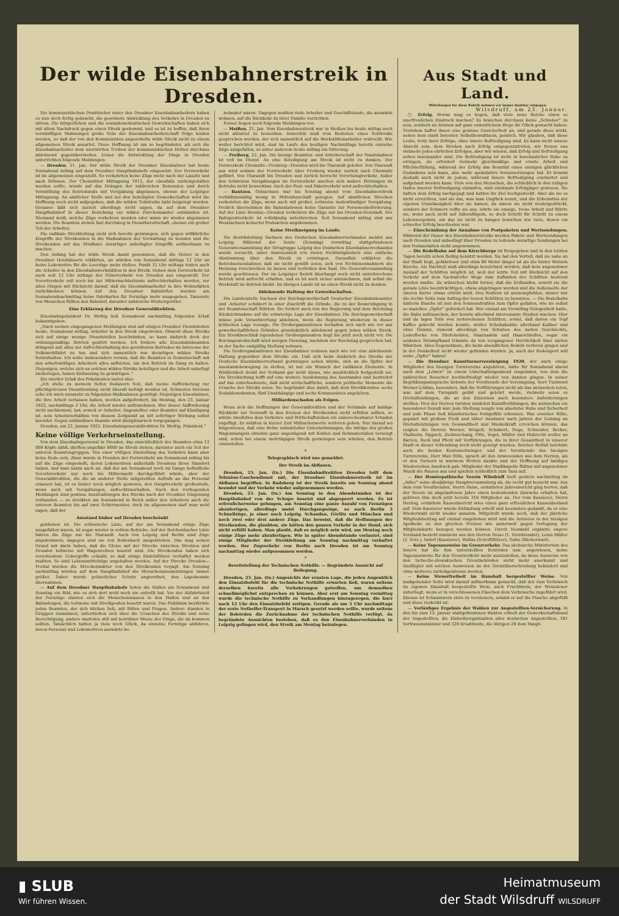Der wilde Eisenbahnerstreik in Dresden.
Die kommunistischen Drahtzieher unter den Dresdner Eisenbahnarbeitern haben es nun doch fertig gebracht, die geordnete Abwicklung des Verkehrs in Dresden zu stören. Die bürgerlichen und die sozialdemokratischen Gewerkschaften haben sich mit allem Nachdruck gegen einen Streik gestemmt, und es ist zu hoffen, daß ihren vernünftigen Mahnungen große Teile der Eisenbahnarbeiterschaft Folge leisten werden, so daß der von den Kommunisten angezettelte wilde Streik nicht zu einem allgemeinen Streik ausartet. Diese Hoffnung ist um so begründeter, als sich die Eisenbahnarbeiter dem unerhörten Treiben der kommunistischen Hetzer durchaus ablehnend gegenüberstellen. Ueber die Entwicklung der Dinge in Dresden unterrichten folgende Meldungen:
— Dresden, 21. Jan. Der wilde Streik der Dresdner Eisenbahner hat heute Sonnabend mittag auf dem Dresdner Hauptbahnhofe eingesetzt. Der Fernverkehr ist im allgemeinen eingestellt. So verkehrten keine Züge mehr nach der Lausitz und nach Böhmen. Der Chemnitzer Mittagszug 1012, der ebenfalls zurückgehalten werden sollte, wurde auf das Drängen der zahlreichen Reisenden und durch Vermittlung des Betriebsrats mit Verspätung abgelassen, ebenso der Leipziger Mittagszug. An amtlicher Stelle und bei den beteiligten Gewerkschaften wird die Hoffnung noch nicht aufgegeben, daß die wilden Teilstreiks bald beigelegt werden. Genaues läßt sich zurzeit allerdings nicht sagen, da auf dem Dresdner Hauptbahnhof in dieser Beziehung ein wildes Durcheinander entstanden ist. Niemand weiß, welche Züge verkehren werden oder wann sie wieder abgelassen werden. Die Beamten stehen fast durchweg in Dienstbereitschaft, ebenso ein großer Teil der Arbeiter.
Die radikale Streikleitung sieht sich bereits gezwungen, sich gegen willkürliche Eingriffe der Streikenden in die Maßnahmen der Verwaltung zu wenden und die Streikenden auf das Strafbare derartiger unbefugter Eingriffe aufmerksam zu machen.
Den Anfang hat der wilde Streik damit genommen, daß die Heizer in den Dresdner Heizhäusern erklärten, sie würden von Sonnabend mittags 12 Uhr an keine Lokomotive für die Leerzüge mehr stellen. Punkt 12 Uhr mittags traten auch die Arbeiter in den Eisenbahnwerkstätten in den Streik. Neben dem Fernverkehr ist auch seit 12 Uhr mittags der Güterverkehr von Dresden aus eingestellt. Der Vorortverkehr soll noch bis zur Mitternachtsstunde aufrechterhalten werden, vor allen Dingen mit Rücksicht darauf, daß die Eisenbahnarbeiter in ihre Wohnstätten zurückkehren können. Auf den Dresdner Bahnhöfen wurden am Sonnabendnachmittag keine Fahrkarten für Fernzüge mehr ausgegeben. Tausende von Menschen füllten den Bahnhof, darunter zahlreiche Wintersportler.
Eine Erklärung der Dresdner Generaldirektion.
Eisenbahnpräsident Dr. Mettig ließ Sonnabend nachmittag folgenden Erlaß bekanntgeben:
„Nach soeben eingegangenen Meldungen sind auf einigen Dresdner Dienststellen heute, Sonnabend mittag, Arbeiter in den Streik eingetreten. Obwohl diese Streiks sich auf einige wenige Dienststellen beschränken, so kann dadurch doch der ordnungsmäßige Betrieb gestört werden. Ich fordere alle Eisenbahnbeamten dringend auf, alles zur Aufrechterhaltung des geordneten Betriebes im Interesse der Volkswohlfahrt zu tun und sich namentlich von derartigen wilden Streiks fernzuhalten. Ich setze insbesondere voraus, daß die Beamten in Gemeinschaft mit den arbeitswilligen Arbeitern alles aufbieten, um den Betrieb im Gang zu halten. Diejenigen, welche sich an solchen wilden Streiks beteiligen und die Arbeit unbefugt niederlegen, haben Entlassung zu gewärtigen.“
Ein zweiter Erlaß des Präsidenten lautet also:
„Ich stelle zu meinem tiefen Bedauern fest, daß meine Aufforderung zur pflichtgetreuen Dienstleistung nicht überall befolgt worden ist. Schweren Herzens sehe ich mich nunmehr zu folgenden Maßnahmen genötigt: Diejenigen Eisenbahner, die ihre Arbeit verlassen haben, werden aufgefordert, bis Montag, den 23. Januar 1922, nachmittags 2 Uhr, die Arbeit wieder aufzunehmen. Wer dieser Aufforderung nicht nachkommt, hat, soweit er Arbeiter, Angestellter oder Beamter auf Kündigung ist, sein Arbeitsverhältnis von diesem Zeitpunkt an mit sofortiger Wirkung selbst beendet. Gegen unkündbare Beamte wird disziplinarisch vorgegangen.
Dresden, am 22. Januar 1922. Eisenbahngeneraldirektion Dr. Mettig, Präsident.“
Keine völlige Verkehrseinstellung.
Von dem Eisenbahnpersonal in Dresden, das einschließlich der Beamten etwa 13 000 Köpfe zählt, dürften ungefähr 8000 im Streik stehen, darunter auch ein Teil der unteren Beamtengruppen. Von einer völligen Einstellung des Verkehrs kann aber keine Rede sein. Zwar wurde in Dresden der Fernverkehr am Sonnabend mittag bis auf die Züge eingestellt, deren Lokomotiven außerhalb Dresdens ihren Standort haben, und man nahm auch an, daß der am Sonnabend noch im Gange befindliche Vorortsverkehr nur noch bis Mitternacht durchgeführt würde, aber der Generaldirektion, die die an anderer Stelle mitgeteilten Aufrufe an das Personal erlassen hat, ist es bisher noch möglich gewesen, den Hauptverkehr großenteils, wenn auch mit Verspätungen, aufrechtzuerhalten. Nach den vorliegenden Meldungen sind gewisse Ausstrahlungen des Streiks nach der Dresdner Umgebung vorhanden — so streikten am Sonnabend in Reick außer den Arbeitern auch die unteren Beamten bis auf zwei Schirrmeister, doch im allgemeinen darf man wohl sagen, daß der
Ausstand bisher auf Dresden beschränkt
geblieben ist. Die schlesische Linie, auf der am Sonnabend einige Züge ausgefallen waren, ist sogar wieder in vollem Betriebe. Auf der Reichenbacher Linie fahren die Züge nur bis Tharandt. Auch von Leipzig und Berlin sind Züge angekommen; dagegen sind sie von Bodenbach ausgeblieben. Das mag seinen Grund mit darin haben, daß die Gleise auf der Strecke zwischen Strehlen und Dresden teilweise mit Wagenreihen besetzt sind. Die Streikenden haben sich verschiedene Uebergriffe erlaubt, so daß einige Rädelsführer verhaftet werden mußten. So sind Lebensmittelzüge angehalten worden. Auf der Strecke Dresden—Freital wurden die Streckenwärter von den Streikenden verjagt. Am Sonntag nachmittag wurden auf dem Hauptbahnhof die Menschenansammlungen immer größer. Daher wurde polizeilicher Schutz angeordnet, den Lapobeamte übernahmen.
— Auf dem Dresdner Hauptbahnhofe boten die Hallen am Sonnabend und Sonntag ein Bild, wie es sich dort wohl noch nie entrollt hat. Vor der Abfahrtszeit der Fernzüge stauten sich die Menschenmassen in den Hallen und an den Bahnsteigen, die teilweise mit Streikposten besetzt waren. Das Publikum bestürmte jeden Beamten, der sich blicken ließ, mit Bitten und Fragen. Andere standen in Gruppen zusammen, unterhielten sich über die Ursachen des Streiks und seine Berechtigung, andere warteten still mit betrübter Miene der Dinge, die da kommen sollten. Tatsächlich hatten ja viele noch Glück, da einzelne Fernzüge abfuhren, deren Personal und Lokomotiven auswärts be-
heimatet waren. Dagegen mußten viele Arbeiter und Geschäftsleute, die auswärts wohnen, auf die Rückkehr zu ihrer Familie verzichten.
Ferner liegen noch folgende Meldungen vor:
— Meißen, 21. Jan. Vom Eisenbahnerstreik war in Meißen bis heute mittag noch nicht allzuviel zu bemerken. Immerhin muß vom Bestehen eines Teilstreiks gesprochen werden, der sich namentlich auf die Werkstättenarbeiter erstreckt. Wie weiter berichtet wird, sind im Laufe des heutigen Nachmittags bereits einzelne Züge ausgefallen, so unter anderem heute mittag ein Güterzug.
— Freiberg, 22. Jan. Die hiesige Beamten- und Arbeiterschaft der Staatsbahnen ist voll im Dienst. An eine Beteiligung am Streik ist nicht zu denken. Der Fernverkehr Chemnitz—Freiberg—Dresden wird bis Tharandt geleitet. Von Tharandt aus wird sodann der Fernverkehr über Freiberg wieder zurück nach Chemnitz geführt. Von Tharandt bis Dresden und zurück herrscht Vorortszugverkehr. Außer den teilweisen Verspätungen im Fernverkehr machen sich andere Störungen im Betriebe nicht bemerkbar. Auch der Post- und Paketverkehr wird aufrechterhalten.
— Bautzen. Ostsachsen war bis Sonntag abend vom Eisenbahnerstreik verhältnismäßig wenig in Mitleidenschaft gezogen. Auf sämtlichen Strecken verkehrten die Züge, wenn auch mit großer, zeitweise mehrstündiger Verspätung. Freilich übernehmen die Bahnstationen keine Garantie zur Personenbeförderung. Auf der Linie Breslau—Dresden verkehren die Züge nur bis Dresden-Neustadt. Der Bahnpostverkehr ist vollständig unterbrochen. Seit Sonnabend mittag sind aus Westsachsen keinerlei Postsachen angekommen.
Keine Streikneigung im Lande.
Die Bezirksleitung Sachsen des Deutschen Eisenbahnerverbandes meldet aus Leipzig: Während der heute (Sonntag) vormittag stattgefundenen Generalversammlung der Ortsgruppe Leipzig des Deutschen Eisenbahnerverbandes wurde versucht, unter Anwesenheit von vielen Nichtmitgliedern eine einfache Abstimmung über den Streik zu erzwingen. Daraufhin erklärten die Betriebseisenbahner, daß sie nicht gewillt seien, sich von Nichteisenbahnern die Meinung vorschreiben zu lassen und verließen den Saal. Die Generalversammlung wurde geschlossen. Der im Leipziger Bezirk überhaupt noch nicht unterbrochene Betrieb wird aufrecht erhalten, und es ist auch sicher anzunehmen, daß selbst die Werkstatt im Betrieb bleibt. Im übrigen Lande ist an einen Streik nicht zu denken.
Ablehnende Haltung der Gewerkschaften.
Die Landesstelle Sachsen der Reichsgewerkschaft Deutscher Eisenbahnbeamter und -Arbeiter schildert in einer Zuschrift die Gründe, die zu der Beunruhigung in der Beamtenschaft führten. Sie fordert auch von der Regierung und dem Reichstag Rücksichtnahme auf die schwierige Lage der Eisenbahner. Die Reichsgewerkschaft müsse jede Verantwortung ablehnen, wenn die Regierung wiederum in dieser kritischen Lage versage. Die Großorganisationen verhalten sich nach wie vor aus gewerkschaftlichen Gründen grundsätzlich ablehnend gegen jeden wilden Streik. Ein Streikbeschluß irgendeiner Großorganisation liegt bis jetzt noch nicht vor. Die Reichsgewerkschaft wird morgen Dienstag, nachdem der Reichstag gesprochen hat, zu der Sache endgültig Stellung nehmen.
Die Großorganisationen der Eisenbahner nehmen nach wie vor eine ablehnende Haltung gegenüber dem Streike ein. Daß sich beim Ausbruch des Streiks der Deutsche Eisenbahnerverband gezwungen sehen würde, sich an die Spitze der Ausstandsbewegung zu stellen, ist nur ein Wunsch der radikalen Elemente. In Wirklichkeit denkt der Verband gar nicht daran, wie ausdrücklich festgestellt sei. Die Streikleitung hofft auf eine weitere Ausdehnung des Ausstandes und bestreitet auf das entschiedenste, daß nicht wirtschaftliche, sondern politische Momente die Ursache des Streiks seien. Sie begründet dies damit, daß dem Streikkomitee sechs Sozialdemokraten, fünf Unabhängige und sechs Kommunisten angehören.
Milliardenschaden als Folgen.
Wenn sich die Hoffnungen der Generaldirektion und der Verbände auf baldige Rückkehr zur Vernunft in den Kreisen der Streikenden nicht erfüllen sollten, so würde zweifellos dem Verkehrs- und Wirtschaftsleben ein unberechenbarer Schaden zugefügt. Es müßten in kurzer Zeit Milliardenwerte verloren gehen. Nur darauf sei hingewiesen, daß eine Reihe industrieller Unternehmungen, die infolge des großen Wagenmangels ohnehin ganz ungenügend mit Kohlen und Rohmaterialien versorgt sind, schon bei einem mehrtägigen Streik gezwungen sein würden, den Betrieb einzustellen.
*
Telegraphisch wird uns gemeldet:
Der Streik im Abflauen.
Dresden, 23. Jan. (tu.) Die Eisenbahndirektion Dresden teilt dem Telunion-Gaschendienst mit, der Dresdner Eisenbahnerstreik ist im Abflauen begriffen. In Radeberg ist der Streik bereits am Sonntag abend beendet und der Verkehr wieder aufgenommen worden.
Dresden, 23. Jan. (tu.) Am Sonntag in den Abendstunden ist der Hauptbahnhof von der Schupo besetzt und abgesperrt worden. Es ist erfreulicherweise gelungen, am Sonntag eine ganze Anzahl von Fernzügen abzufertigen, allerdings meist Durchgangszüge, so nach Berlin 2 Schnellzüge, je einer nach Leipzig, Schandau, Görlitz und München und noch zwei oder drei andere Züge. Das beweist, daß die Hoffnungen der Streikenden, die glaubten, sie hätten den ganzen Verkehr in der Hand, sich nicht erfüllt haben. Man glaubt, daß es möglich sein wird, am Montag noch einige Züge mehr abzufertigen. Wie in später Abendstunde verlautet, sind einige Mitglieder der Streikleitung am Sonntag nachmittag verhaftet worden. Der Zugverkehr von Berlin nach Dresden ist am Sonntag nachmittag wieder aufgenommen worden.
*
Bereitstellung der Technischen Nothilfe. — Begründete Aussicht auf Beilegung.
Dresden, 23. Jan. (tu.) Angesichts der ernsten Lage, die jeden Augenblick den Einsatzbefehl für die technische Nothilfe erwarten ließ, waren seitens derselben bereits alle Vorkehrungen getroffen, um demselben schnellmöglichst entsprechen zu können. Aber erst am Sonntag vormittag wurde die technische Nothilfe zu Verhandlungen hinzugezogen, die kurz nach 12 Uhr den Einsatzbefehl zeitigen. Gerade als um 3 Uhr nachmittags der erste Nothelfer-Transport in Marsch gesetzt werden sollte, wurde seitens der Behörden die Zurücknahme der technischen Nothilfe verfügt, da begründete Aussichten bestehen, daß es den Eisenbahnerverbänden in Leipzig gelingen wird, den Streik am Montag beizulegen.
Aus Stadt und Land.
Mitteilungen für diese Rubrik nehmen wir immer dankbar entgegen.
Wilsdruff, am 23. Januar.
□ Erfolg. Woran mag es liegen, daß viele neue Reiche einen so unerfreulichen Eindruck machen? Es brauchen durchaus keine „Schieber“ zu sein, sondern sie können auf ganz ordentlichem Wege ihr Glück gemacht haben. Trotzdem haftet ihnen eine gewisse Unsicherheit an, und gerade diese wirkt, neben dem stark betonten Selbstbewußtsein, peinlich. Wir glauben, daß diese Leute, trotz ihrer Erfolge, ohne innere Befriedigung sind. Es kann nicht unsere Absicht sein, dem Streben nach Erfolg entgegenzutreten, wir freuen uns vielmehr jedes ehrlichen Erfolges, aber wir wissen, daß Erfolg und Befriedigung selten beieinander sind. Die Befriedigung ist nicht in beschaulicher Ruhe zu erringen, sie erfordert vielmehr gleichmäßige und ernste Arbeit und Pflichterfüllung, während der Erfolg das Resultat eines einzigen glücklichen Gedankens sein kann, also mehr spekulative Voraussetzungen hat. Er kommt deshalb auch nicht zu jedem, während innere Befriedigung erarbeitet und aufgebaut werden kann. Viele von den Menschen, die schließlich in den ruhigen Hafen innerer Befriedigung einlaufen, sind einstmals Erfolgjäger gewesen. Sie hatten dem Erfolg nachgejagt und hatten ihr Ziel hochgesteckt. Aber als sie es nicht erreichten, und als das, was man Unglück nennt, und die Erkenntnis der eigenen Unzulässigkeit über sie kamen, da waren sie nicht niedergedrückt, sondern der Schmerz reifte sie aus, lehrte sie emsige, treue Arbeit und führte sie, wenn auch nicht auf Adlersflügeln, so doch Schritt für Schritt zu einem Lebensergebnis, um das sie nicht zu bangen brauchen wie viele, denen ein schneller Erfolg beschieden war.
— Einschränkung der Annahme von Postpaketen und Wertsendungen. Während der Dauer des Eisenbahnerstreiks werden Pakete und Wertsendungen nach Dresden und unbedingt über Dresden zu leitende derartige Sendungen bei den Postanstalten nicht angenommen.
— Die Rodelbahn auf dem Kirschberge ist freigegeben und in den letzten Tagen bereits schon fleißig benutzt worden. Sie hat den Vorteil, daß sie nahe an der Stadt liegt, gefahrloser und etwa 80 Meter länger ist als die hinter Wetzels Busche. Als Nachteil muß allerdings bezeichnet werden, daß kein angenehmer Auslauf der Schlitten möglich ist, weil der letzte Teil mit Rücksicht auf den Verkehr auf dem Sachsdorfer Wege zum Aufhalten der Schlitten bestreut werden mußte. Zu wünschen bleibt ferner, daß die Erdhaufen, soweit sie die gerade Linie beeinträchtigen, etwas abgetragen werden und die Außenseite der oberen Kurve etwas erhöht wird. Den Rodlern ist anzuempfehlen, immer nur die rechte Seite zum Aufzug der leeren Schlitten zu benutzen. — Die Rodelbahn hinterm Busche ist nun den Sonnenstrahlen zum Opfer gefallen, wie sie selbst so manches „Opfer“ gefordert hat. Wer einmal am Vormittag Gelegenheit hatte, die Bahn aufzusuchen, der konnte allerhand interessante Studien machen. Hier und da lagen Teile von zerbrochenen Schlitten, soviel, daß davon ein Topf Kaffee gekocht werden konnte, weiter Schuhabsätze allerhand Kaliber und ohne Gummi, zumeist allerdings von Schuhen des zarten Geschlechts, Lederflecke von Stiefelsohlen, Haarnadeln und Haarschleifen, sogar ein seidenes Strumpfband träumte da von vergangener Herrlichkeit über zarten Wädchen. Alles Gegenstände, die beim abendlichen Rodeln verloren gingen und in der Dunkelheit nicht wieder gefunden wurden. Ja, auch der Rodelsport will seine „Opfer“ haben!
— Die Dresdner Kunstturnervereinigung 1920, der auch einige Mitglieder des hiesigen Turnvereins angehören, hatte für Sonnabend abend nach dem „Löwen“ zu einem Unterhaltungsabend eingeladen, von dem die zahlreichen Besucher hochbefriedigt wieder von dannen gingen. In seiner Begrüßungsansprache betonte der Vorsitzende der Vereinigung, Herr Turnwart Werner-Löbtau, besonders, daß die Vorführungen nicht als das anzusehen seien, was auf dem Turnplatz geübt und gelehrt werde, vielmehr seien es Höchstleistungen, die an den Einzelnen auch besondere Anforderungen stellten. Drei der Herren turnten zunächst Kunstfreiübungen, die anzusehen ein besonderer Genuß war. Jede Stellung zeugte von absoluter Ruhe und Sicherheit und jede Phase ließ künstlerisches Feingefühl erkennen. Was eiserner Wille, gepaart mit großem Fleiß und zäher Ausdauer nach Jahren der Uebung an Höchstleistungen von Gewandtheit und Muskelkraft erreichen können, das zeigten die Herren Werner, Weigelt, Schubert, Dege, Schneider, Becker, Thalheim, Sippach, Zschieschang, Otto, Vogel, Müller und Hubrecht weiter an Barren, Reck und Pferd mit Vorführungen, die in ihrer Gesamtheit in unserer Stadt in dieser Vollendung noch nicht gezeigt wurden. Reicher Beifall belohnte auch die beiden Keulenschwinger, und der Vorsitzende des hiesigen Turnvereins, Herr Max Hille, sprach all den Anwesenden aus dem Herzen, als er den Turnern in warmem Worten dankte und der Hoffnung auf baldiges Wiedersehen Ausdruck gab. Mitglieder der Stadtkapelle füllten mit angenehmer Musik die Pausen aus und spielten schließlich zum Tanz auf.
— Der Homöopathische Verein Wilsdruff hielt gestern nachmittag im „Adler“ seine diesjährige Hauptversammlung ab, die recht gut besucht war. Aus dem vom Vorsitzenden, Herrn Heise, erstatteten Jahresbericht ging hervor, daß der Verein im abgelaufenen Jahre einen bedeutenden Zuwachs erhalten hat, gehören ihm doch jetzt bereits 216 Mitglieder an. Der vom Kassierer, Herrn Herzog, erstattete Kassenbericht wies einen ganz erfreulichen Kassenbestand auf. Dem Kassierer wurde Entlastung erteilt und besonders gedankt, da er eine Wiederwahl nicht wieder annahm. Mitgeteilt wurde noch, daß der jährliche Mitgliedsbeitrag auf einmal eingehoben wird und die Arzneien in der hiesigen Apotheke zu den gleichen Preisen wie anderweit gegen Vorlegung der Mitgliedskarte bezogen werden können. Durch Neuwahl ergänzte engere Vorstand besteht nunmehr aus den Herren Heise (1. Vorsitzender), Louis Müller (2. Vors.), Imhof (Kassierer), Wallas (Schriftführer), Gahn (Bücherwart).
— Keine Tagesausweise im Grenzverkehr. Das sächsische Ministerium des Innern hat die ihm unterstellten Behörden usw. angewiesen, keine Tagesausweise für den Grenzverkehr mehr auszustellen, da diese Ausweise von den tschecho-slowakischen Grenzbehörden nicht mehr anerkannt und Ausflügler mit solchen Ausweisen an der Grenzüberschreitung behindert und ohne weiteres zurückgewiesen werden.
— Keine Steuerfreiheit im Haushalt hergestellter Weine. Von maßgebender Seite wird darauf aufmerksam gemacht, daß der zum Verbrauch im eigenen Haushalt hergestellte Wein, auch Fruchtwein, der Weinsteuer unterliegt, wenn er in verschlossenen Flaschen dem Verbrauche zugeführt wird. Ebenso ist Schaumwein stets zu versteuern, sobald er auf die Flasche abgefüllt und diese verkorkt ist.
— Vorläufiges Ergebnis der Wahlen zur Angestellten-Versicherung. In den bis zum 13. Januar stattgefundenen Wahlen erhielt der Gewerkschaftsbund der Angestellten, die Einheitsorganisation aller deutschen Angestellten, 181 Vertrauensmänner und 328 Ersatzleute, die übrigen 29 dem Haupt-
▮ SLUB
Wir führen Wissen.
Heimatmuseum
der Stadt Wilsdruff WILSDRUFF